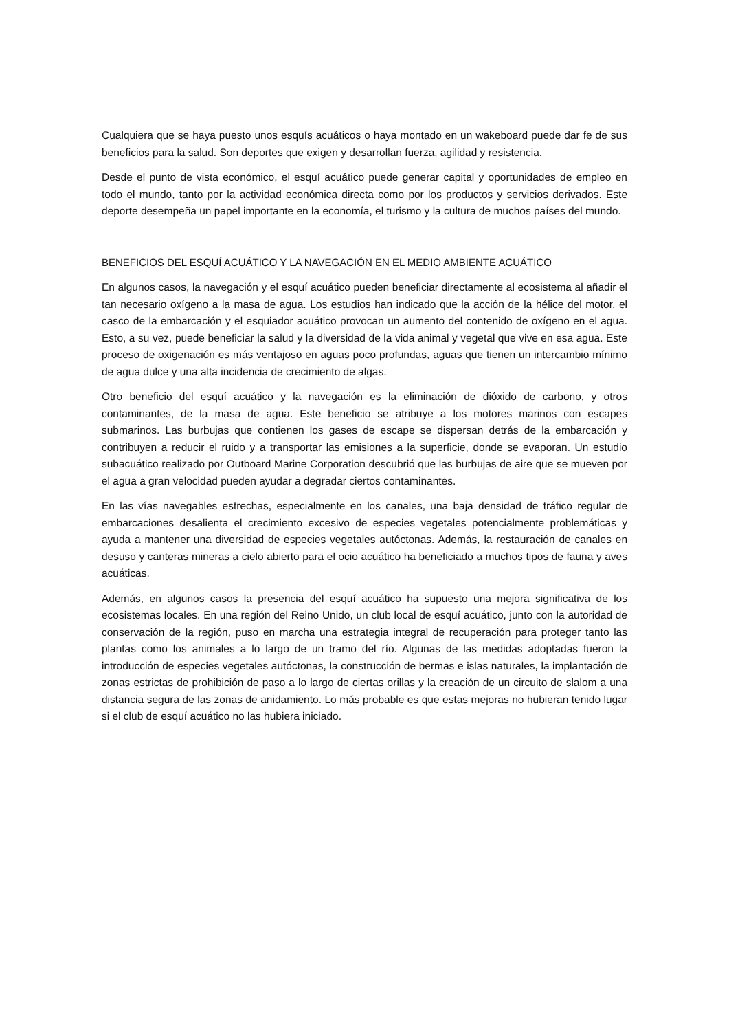Cualquiera que se haya puesto unos esquís acuáticos o haya montado en un wakeboard puede dar fe de sus beneficios para la salud. Son deportes que exigen y desarrollan fuerza, agilidad y resistencia.
Desde el punto de vista económico, el esquí acuático puede generar capital y oportunidades de empleo en todo el mundo, tanto por la actividad económica directa como por los productos y servicios derivados. Este deporte desempeña un papel importante en la economía, el turismo y la cultura de muchos países del mundo.
BENEFICIOS DEL ESQUÍ ACUÁTICO Y LA NAVEGACIÓN EN EL MEDIO AMBIENTE ACUÁTICO
En algunos casos, la navegación y el esquí acuático pueden beneficiar directamente al ecosistema al añadir el tan necesario oxígeno a la masa de agua. Los estudios han indicado que la acción de la hélice del motor, el casco de la embarcación y el esquiador acuático provocan un aumento del contenido de oxígeno en el agua. Esto, a su vez, puede beneficiar la salud y la diversidad de la vida animal y vegetal que vive en esa agua. Este proceso de oxigenación es más ventajoso en aguas poco profundas, aguas que tienen un intercambio mínimo de agua dulce y una alta incidencia de crecimiento de algas.
Otro beneficio del esquí acuático y la navegación es la eliminación de dióxido de carbono, y otros contaminantes, de la masa de agua. Este beneficio se atribuye a los motores marinos con escapes submarinos. Las burbujas que contienen los gases de escape se dispersan detrás de la embarcación y contribuyen a reducir el ruido y a transportar las emisiones a la superficie, donde se evaporan. Un estudio subacuático realizado por Outboard Marine Corporation descubrió que las burbujas de aire que se mueven por el agua a gran velocidad pueden ayudar a degradar ciertos contaminantes.
En las vías navegables estrechas, especialmente en los canales, una baja densidad de tráfico regular de embarcaciones desalienta el crecimiento excesivo de especies vegetales potencialmente problemáticas y ayuda a mantener una diversidad de especies vegetales autóctonas. Además, la restauración de canales en desuso y canteras mineras a cielo abierto para el ocio acuático ha beneficiado a muchos tipos de fauna y aves acuáticas.
Además, en algunos casos la presencia del esquí acuático ha supuesto una mejora significativa de los ecosistemas locales. En una región del Reino Unido, un club local de esquí acuático, junto con la autoridad de conservación de la región, puso en marcha una estrategia integral de recuperación para proteger tanto las plantas como los animales a lo largo de un tramo del río. Algunas de las medidas adoptadas fueron la introducción de especies vegetales autóctonas, la construcción de bermas e islas naturales, la implantación de zonas estrictas de prohibición de paso a lo largo de ciertas orillas y la creación de un circuito de slalom a una distancia segura de las zonas de anidamiento. Lo más probable es que estas mejoras no hubieran tenido lugar si el club de esquí acuático no las hubiera iniciado.